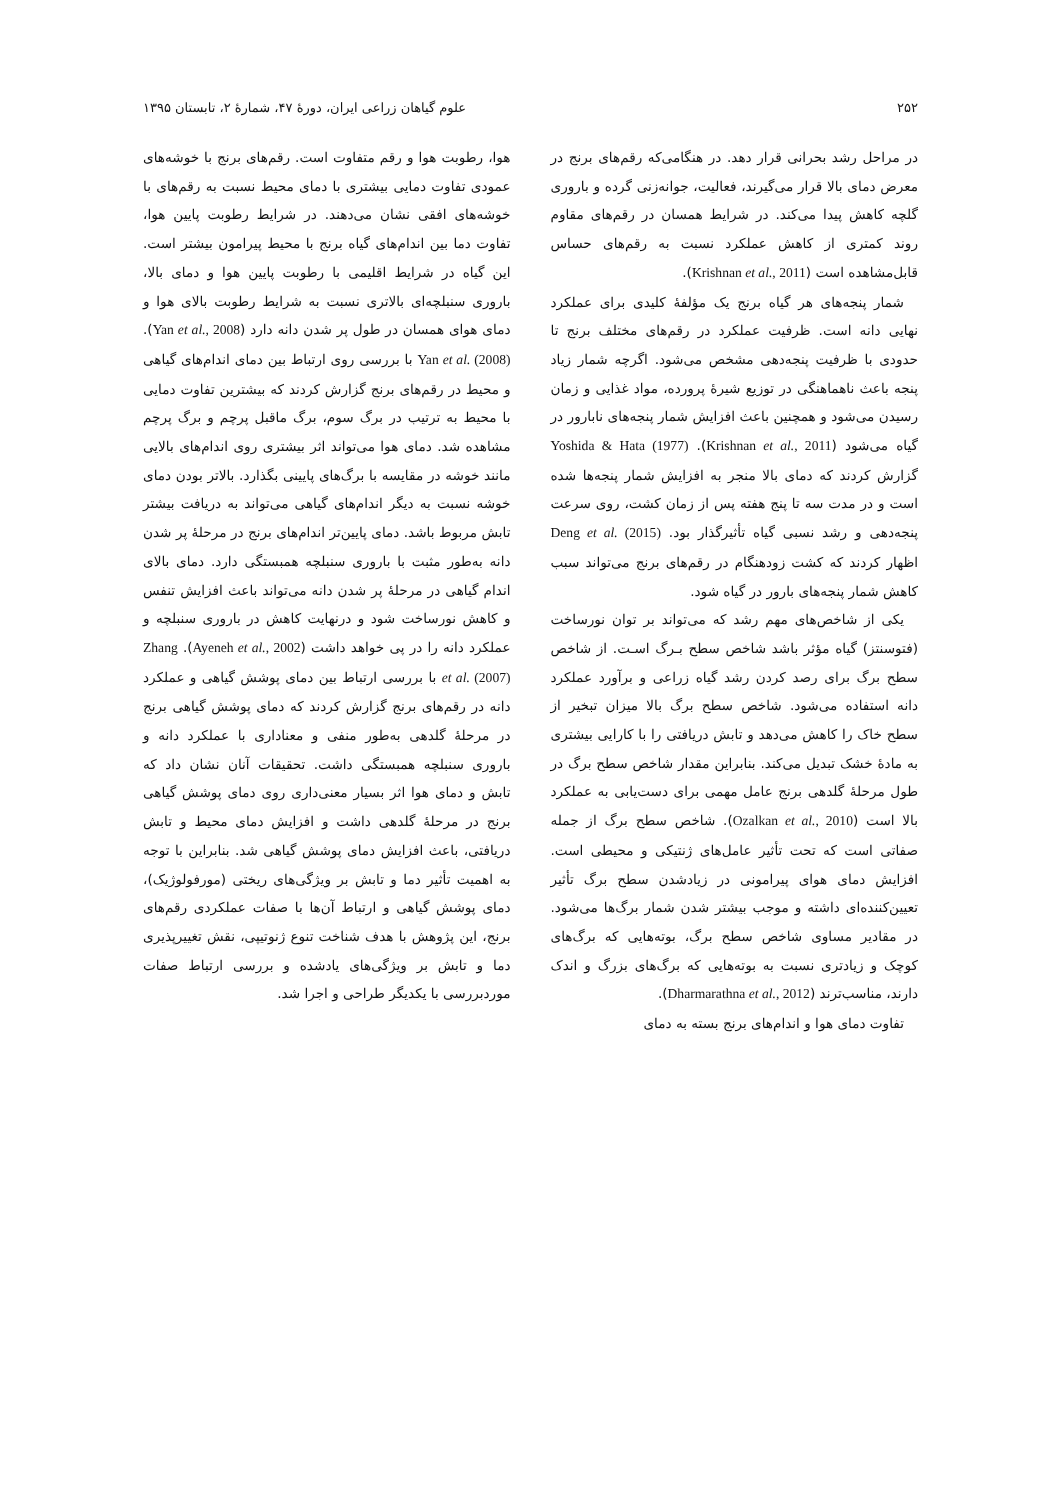۲۵۲ علوم گیاهان زراعی ایران، دورهٔ ۴۷، شمارهٔ ۲، تابستان ۱۳۹۵
در مراحل رشد بحرانی قرار دهد. در هنگامی‌که رقم‌های برنج در معرض دمای بالا قرار می‌گیرند، فعالیت، جوانه‌زنی گرده و باروری گلچه کاهش پیدا می‌کند. در شرایط همسان در رقم‌های مقاوم روند کمتری از کاهش عملکرد نسبت به رقم‌های حساس قابل‌مشاهده است (Krishnan et al., 2011).
شمار پنجه‌های هر گیاه برنج یک مؤلفهٔ کلیدی برای عملکرد نهایی دانه است. ظرفیت عملکرد در رقم‌های مختلف برنج تا حدودی با ظرفیت پنجه‌دهی مشخص می‌شود. اگرچه شمار زیاد پنجه باعث ناهماهنگی در توزیع شیرهٔ پرورده، مواد غذایی و زمان رسیدن می‌شود و همچنین باعث افزایش شمار پنجه‌های نابارور در گیاه می‌شود (Krishnan et al., 2011). Yoshida & Hata (1977) گزارش کردند که دمای بالا منجر به افزایش شمار پنجه‌ها شده است و در مدت سه تا پنج هفته پس از زمان کشت، روی سرعت پنجه‌دهی و رشد نسبی گیاه تأثیرگذار بود. Deng et al. (2015) اظهار کردند که کشت زودهنگام در رقم‌های برنج می‌تواند سبب کاهش شمار پنجه‌های بارور در گیاه شود.
یکی از شاخص‌های مهم رشد که می‌تواند بر توان نورساخت (فتوسنتز) گیاه مؤثر باشد شاخص سطح بـرگ اسـت. از شاخص سطح برگ برای رصد کردن رشد گیاه زراعی و برآورد عملکرد دانه استفاده می‌شود. شاخص سطح برگ بالا میزان تبخیر از سطح خاک را کاهش می‌دهد و تابش دریافتی را با کارایی بیشتری به مادهٔ خشک تبدیل می‌کند. بنابراین مقدار شاخص سطح برگ در طول مرحلهٔ گلدهی برنج عامل مهمی برای دست‌یابی به عملکرد بالا است (Ozalkan et al., 2010). شاخص سطح برگ از جمله صفاتی است که تحت تأثیر عامل‌های ژنتیکی و محیطی است. افزایش دمای هوای پیرامونی در زیادشدن سطح برگ تأثیر تعیین‌کننده‌ای داشته و موجب بیشتر شدن شمار برگ‌ها می‌شود. در مقادیر مساوی شاخص سطح برگ، بوته‌هایی که برگ‌های کوچک و زیادتری نسبت به بوته‌هایی که برگ‌های بزرگ و اندک دارند، مناسب‌ترند (Dharmarathna et al., 2012).
تفاوت دمای هوا و اندام‌های برنج بسته به دمای
هوا، رطوبت هوا و رقم متفاوت است. رقم‌های برنج با خوشه‌های عمودی تفاوت دمایی بیشتری با دمای محیط نسبت به رقم‌های با خوشه‌های افقی نشان می‌دهند. در شرایط رطوبت پایین هوا، تفاوت دما بین اندام‌های گیاه برنج با محیط پیرامون بیشتر است. این گیاه در شرایط اقلیمی با رطوبت پایین هوا و دمای بالا، باروری سنبلچه‌ای بالاتری نسبت به شرایط رطوبت بالای هوا و دمای هوای همسان در طول پر شدن دانه دارد (Yan et al., 2008). Yan et al. (2008) با بررسی روی ارتباط بین دمای اندام‌های گیاهی و محیط در رقم‌های برنج گزارش کردند که بیشترین تفاوت دمایی با محیط به ترتیب در برگ سوم، برگ ماقبل پرچم و برگ پرچم مشاهده شد. دمای هوا می‌تواند اثر بیشتری روی اندام‌های بالایی مانند خوشه در مقایسه با برگ‌های پایینی بگذارد. بالاتر بودن دمای خوشه نسبت به دیگر اندام‌های گیاهی می‌تواند به دریافت بیشتر تابش مربوط باشد. دمای پایین‌تر اندام‌های برنج در مرحلهٔ پر شدن دانه به‌طور مثبت با باروری سنبلچه همبستگی دارد. دمای بالای اندام گیاهی در مرحلهٔ پر شدن دانه می‌تواند باعث افزایش تنفس و کاهش نورساخت شود و درنهایت کاهش در باروری سنبلچه و عملکرد دانه را در پی خواهد داشت (Ayeneh et al., 2002). Zhang et al. (2007) با بررسی ارتباط بین دمای پوشش گیاهی و عملکرد دانه در رقم‌های برنج گزارش کردند که دمای پوشش گیاهی برنج در مرحلهٔ گلدهی به‌طور منفی و معناداری با عملکرد دانه و باروری سنبلچه همبستگی داشت. تحقیقات آنان نشان داد که تابش و دمای هوا اثر بسیار معنی‌داری روی دمای پوشش گیاهی برنج در مرحلهٔ گلدهی داشت و افزایش دمای محیط و تابش دریافتی، باعث افزایش دمای پوشش گیاهی شد. بنابراین با توجه به اهمیت تأثیر دما و تابش بر ویژگی‌های ریختی (مورفولوژیک)، دمای پوشش گیاهی و ارتباط آن‌ها با صفات عملکردی رقم‌های برنج، این پژوهش با هدف شناخت تنوع ژنوتیپی، نقش تغییرپذیری دما و تابش بر ویژگی‌های یادشده و بررسی ارتباط صفات موردبررسی با یکدیگر طراحی و اجرا شد.